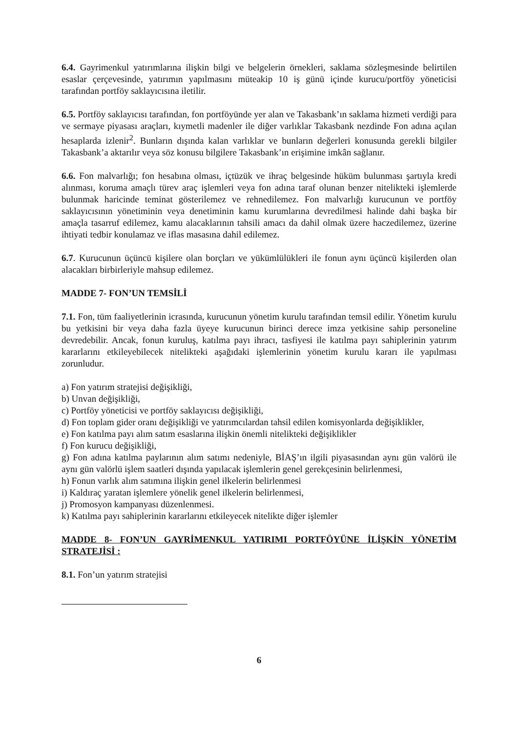6.4. Gayrimenkul yatırımlarına ilişkin bilgi ve belgelerin örnekleri, saklama sözleşmesinde belirtilen esaslar çerçevesinde, yatırımın yapılmasını müteakip 10 iş günü içinde kurucu/portföy yöneticisi tarafından portföy saklayıcısına iletilir.
6.5. Portföy saklayıcısı tarafından, fon portföyünde yer alan ve Takasbank’ın saklama hizmeti verdiği para ve sermaye piyasası araçları, kıymetli madenler ile diğer varlıklar Takasbank nezdinde Fon adına açılan hesaplarda izlenir<sup>2</sup>. Bunların dışında kalan varlıklar ve bunların değerleri konusunda gerekli bilgiler Takasbank’a aktarılır veya söz konusu bilgilere Takasbank’ın erişimine imkân sağlanır.
6.6. Fon malvarlığı; fon hesabına olması, içtüzük ve ihraç belgesinde hüküm bulunması şartıyla kredi alınması, koruma amaçlı türev araç işlemleri veya fon adına taraf olunan benzer nitelikteki işlemlerde bulunmak haricinde teminat gösterilemez ve rehnedilemez. Fon malvarlığı kurucunun ve portföy saklayıcısının yönetiminin veya denetiminin kamu kurumlarına devredilmesi halinde dahi başka bir amaçla tasarruf edilemez, kamu alacaklarının tahsili amacı da dahil olmak üzere haczedilemez, üzerine ihtiyati tedbir konulamaz ve iflas masasına dahil edilemez.
6.7. Kurucunun üçüncü kişilere olan borçları ve yükümlülükleri ile fonun aynı üçüncü kişilerden olan alacakları birbirleriyle mahsup edilemez.
MADDE 7- FON’UN TEMSİLİ
7.1. Fon, tüm faaliyetlerinin icrasında, kurucunun yönetim kurulu tarafından temsil edilir. Yönetim kurulu bu yetkisini bir veya daha fazla üyeye kurucunun birinci derece imza yetkisine sahip personeline devredebilir. Ancak, fonun kuruluş, katılma payı ihracı, tasfiyesi ile katılma payı sahiplerinin yatırım kararlarını etkileyebilecek nitelikteki aşağıdaki işlemlerinin yönetim kurulu kararı ile yapılması zorunludur.
a) Fon yatırım stratejisi değişikliği,
b) Unvan değişikliği,
c) Portföy yöneticisi ve portföy saklayıcısı değişikliği,
d) Fon toplam gider oranı değişikliği ve yatırımcılardan tahsil edilen komisyonlarda değişiklikler,
e) Fon katılma payı alım satım esaslarına ilişkin önemli nitelikteki değişiklikler
f) Fon kurucu değişikliği,
g) Fon adına katılma paylarının alım satımı nedeniyle, BİAŞ’ın ilgili piyasasından aynı gün valörü ile aynı gün valörlü işlem saatleri dışında yapılacak işlemlerin genel gerekçesinin belirlenmesi,
h) Fonun varlık alım satımına ilişkin genel ilkelerin belirlenmesi
i) Kaldıraç yaratan işlemlere yönelik genel ilkelerin belirlenmesi,
j) Promosyon kampanyası düzenlenmesi.
k) Katılma payı sahiplerinin kararlarını etkileyecek nitelikte diğer işlemler
MADDE 8- FON’UN GAYRİMENKUL YATIRIMI PORTFÖYÜNE İLİŞKİN YÖNETİM STRATEJİSİ :
8.1. Fon’un yatırım stratejisi
6